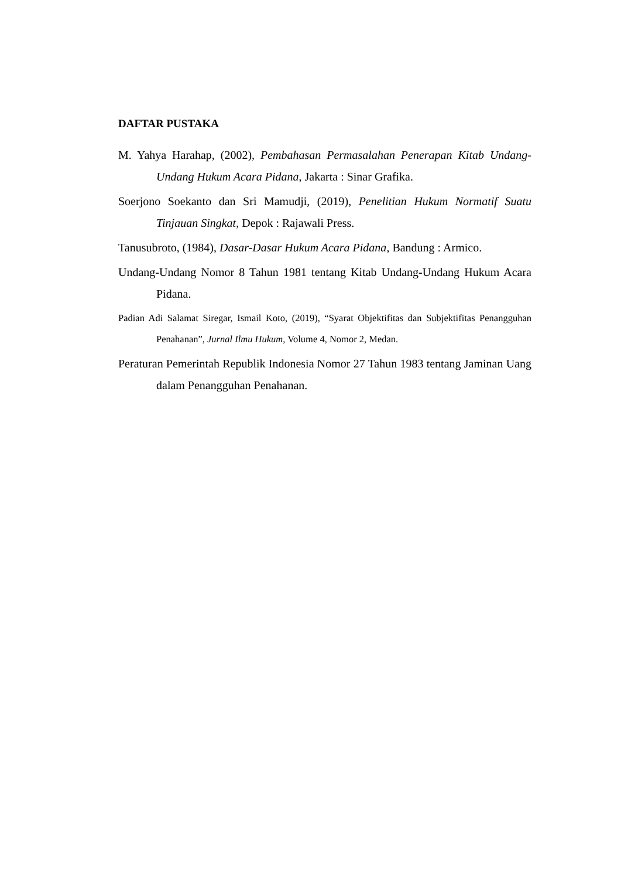DAFTAR PUSTAKA
M. Yahya Harahap, (2002), Pembahasan Permasalahan Penerapan Kitab Undang-Undang Hukum Acara Pidana, Jakarta : Sinar Grafika.
Soerjono Soekanto dan Sri Mamudji, (2019), Penelitian Hukum Normatif Suatu Tinjauan Singkat, Depok : Rajawali Press.
Tanusubroto, (1984), Dasar-Dasar Hukum Acara Pidana, Bandung : Armico.
Undang-Undang Nomor 8 Tahun 1981 tentang Kitab Undang-Undang Hukum Acara Pidana.
Padian Adi Salamat Siregar, Ismail Koto, (2019), “Syarat Objektifitas dan Subjektifitas Penangguhan Penahanan”, Jurnal Ilmu Hukum, Volume 4, Nomor 2, Medan.
Peraturan Pemerintah Republik Indonesia Nomor 27 Tahun 1983 tentang Jaminan Uang dalam Penangguhan Penahanan.